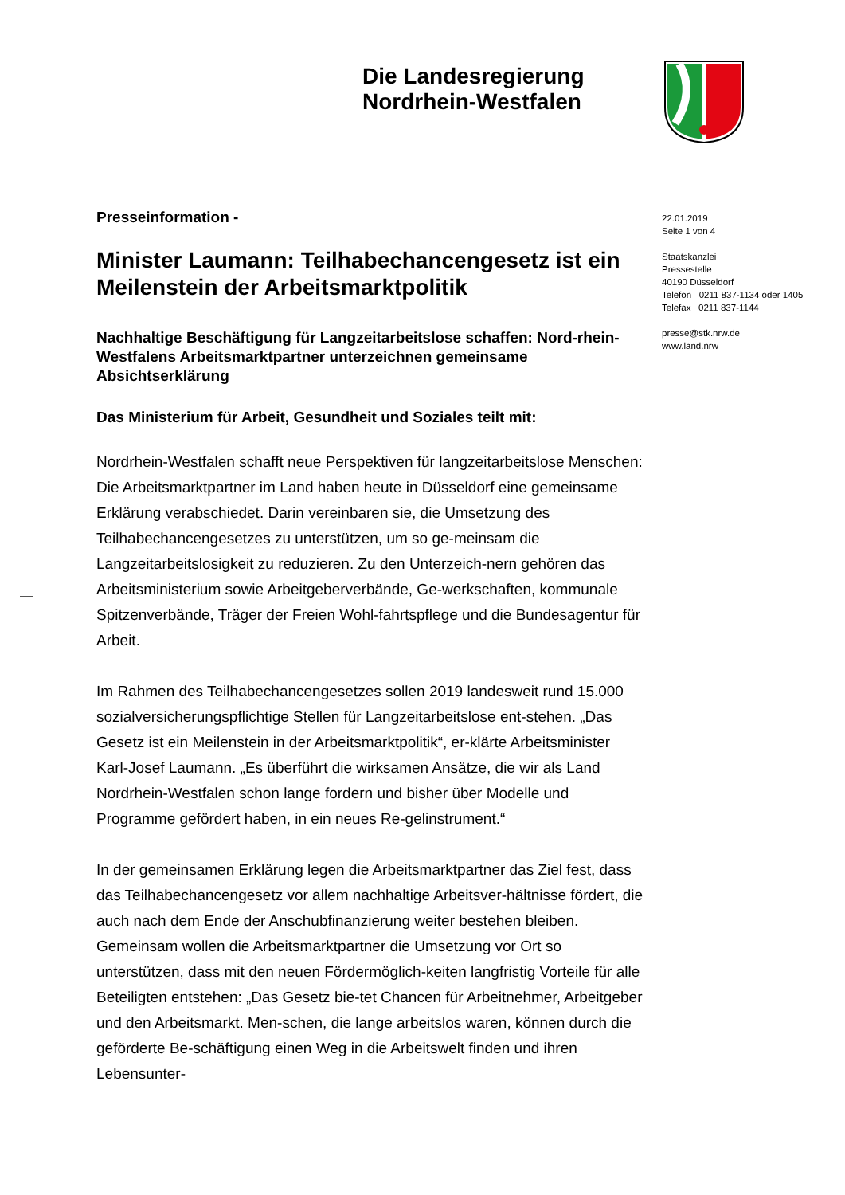Die Landesregierung
Nordrhein-Westfalen
Presseinformation -
Minister Laumann: Teilhabechancengesetz ist ein Meilenstein der Arbeitsmarktpolitik
Nachhaltige Beschäftigung für Langzeitarbeitslose schaffen: Nord-rhein-Westfalens Arbeitsmarktpartner unterzeichnen gemeinsame Absichtserklärung
Das Ministerium für Arbeit, Gesundheit und Soziales teilt mit:
Nordrhein-Westfalen schafft neue Perspektiven für langzeitarbeitslose Menschen: Die Arbeitsmarktpartner im Land haben heute in Düsseldorf eine gemeinsame Erklärung verabschiedet. Darin vereinbaren sie, die Umsetzung des Teilhabechancengesetzes zu unterstützen, um so ge-meinsam die Langzeitarbeitslosigkeit zu reduzieren. Zu den Unterzeich-nern gehören das Arbeitsministerium sowie Arbeitgeberverbände, Ge-werkschaften, kommunale Spitzenverbände, Träger der Freien Wohl-fahrtspflege und die Bundesagentur für Arbeit.
Im Rahmen des Teilhabechancengesetzes sollen 2019 landesweit rund 15.000 sozialversicherungspflichtige Stellen für Langzeitarbeitslose ent-stehen. „Das Gesetz ist ein Meilenstein in der Arbeitsmarktpolitik“, er-klärte Arbeitsminister Karl-Josef Laumann. „Es überführt die wirksamen Ansätze, die wir als Land Nordrhein-Westfalen schon lange fordern und bisher über Modelle und Programme gefördert haben, in ein neues Re-gelinstrument.“
In der gemeinsamen Erklärung legen die Arbeitsmarktpartner das Ziel fest, dass das Teilhabechancengesetz vor allem nachhaltige Arbeitsver-hältnisse fördert, die auch nach dem Ende der Anschubfinanzierung weiter bestehen bleiben. Gemeinsam wollen die Arbeitsmarktpartner die Umsetzung vor Ort so unterstützen, dass mit den neuen Fördermöglich-keiten langfristig Vorteile für alle Beteiligten entstehen: „Das Gesetz bie-tet Chancen für Arbeitnehmer, Arbeitgeber und den Arbeitsmarkt. Men-schen, die lange arbeitslos waren, können durch die geförderte Be-schäftigung einen Weg in die Arbeitswelt finden und ihren Lebensunter-
22.01.2019
Seite 1 von 4
Staatskanzlei
Pressestelle
40190 Düsseldorf
Telefon 0211 837-1134 oder 1405
Telefax 0211 837-1144
presse@stk.nrw.de
www.land.nrw